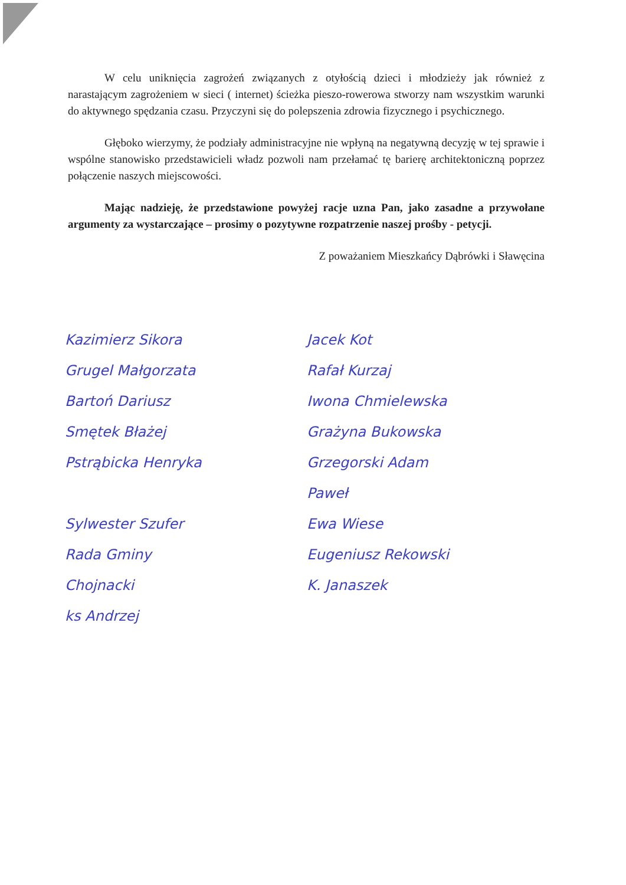W celu uniknięcia zagrożeń związanych z otyłością dzieci i młodzieży jak również z narastającym zagrożeniem w sieci ( internet) ścieżka pieszo-rowerowa stworzy nam wszystkim warunki do aktywnego spędzania czasu. Przyczyni się do polepszenia zdrowia fizycznego i psychicznego.
Głęboko wierzymy, że podziały administracyjne nie wpłyną na negatywną decyzję w tej sprawie i wspólne stanowisko przedstawicieli władz pozwoli nam przełamać tę barierę architektoniczną poprzez połączenie naszych miejscowości.
Mając nadzieję, że przedstawione powyżej racje uzna Pan, jako zasadne a przywołane argumenty za wystarczające – prosimy o pozytywne rozpatrzenie naszej prośby - petycji.
Z poważaniem Mieszkańcy Dąbrówki i Sławęcina
Kazimierz Sikora
Grugel Małgorzata
Bartoń Dariusz
Smętek Błażej
Pstrąbicka Henryka
Sylwester Szufer
Rada Gminy
Chojnacki
ks Andrzej
Jacek Kot
Rafał Kurzaj
Iwona Chmielewska
Grażyna Bukowska
Grzegorski Adam
Paweł
Ewa Wiese
Eugeniusz Rekowski
K. Janaszek